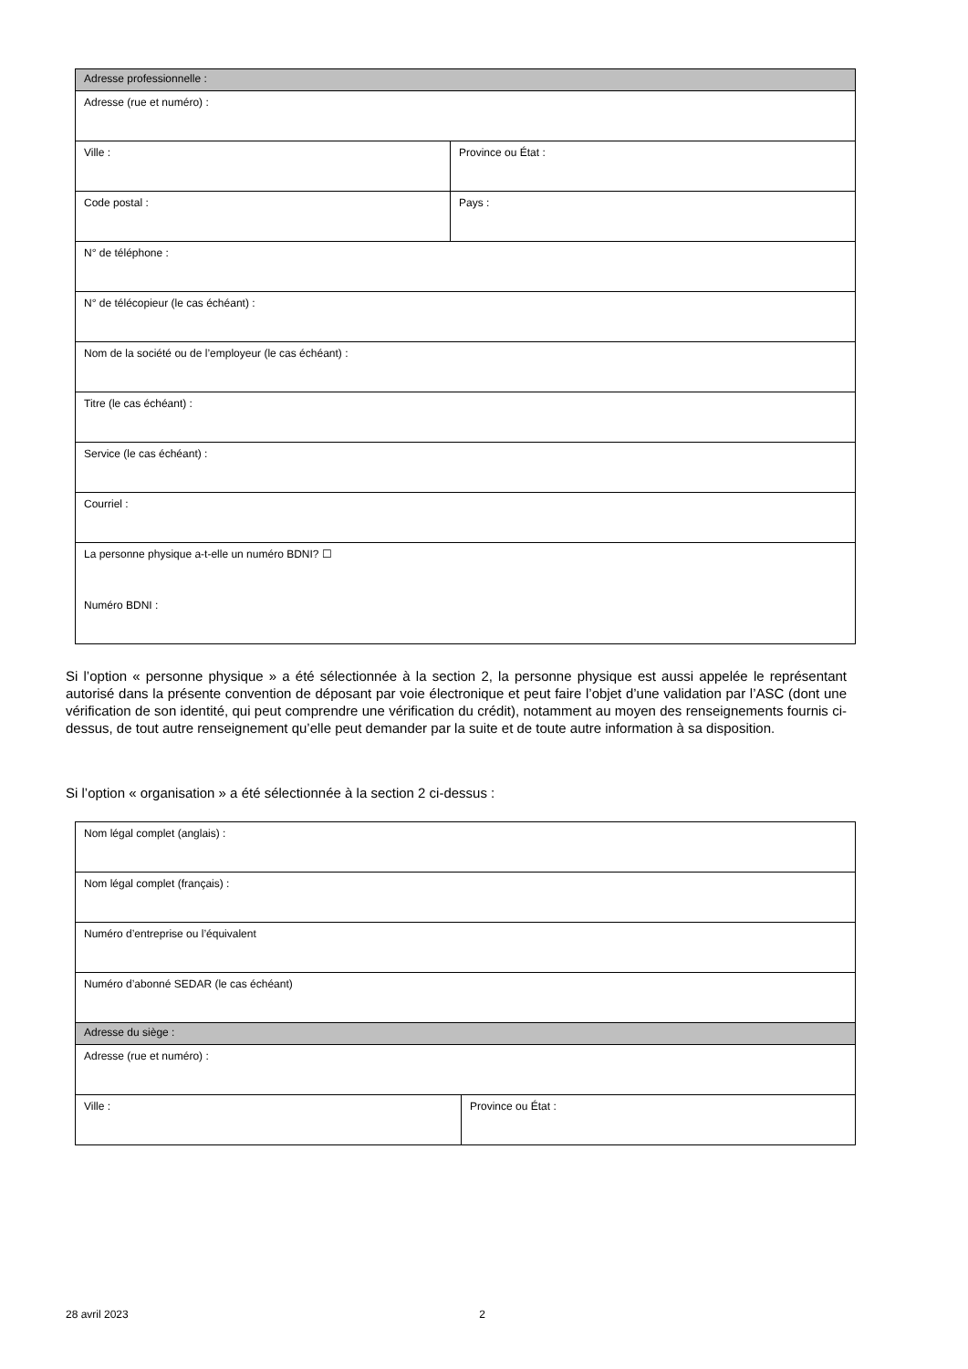| Adresse professionnelle : | |
| Adresse (rue et numéro) : | |
| Ville : | Province ou État : |
| Code postal : | Pays : |
| N° de téléphone : | |
| N° de télécopieur (le cas échéant) : | |
| Nom de la société ou de l’employeur (le cas échéant) : | |
| Titre (le cas échéant) : | |
| Service (le cas échéant) : | |
| Courriel : | |
| La personne physique a-t-elle un numéro BDNI? ☐ Numéro BDNI : | |
Si l’option « personne physique » a été sélectionnée à la section 2, la personne physique est aussi appelée le représentant autorisé dans la présente convention de déposant par voie électronique et peut faire l’objet d’une validation par l’ASC (dont une vérification de son identité, qui peut comprendre une vérification du crédit), notamment au moyen des renseignements fournis ci-dessus, de tout autre renseignement qu’elle peut demander par la suite et de toute autre information à sa disposition.
Si l’option « organisation » a été sélectionnée à la section 2 ci-dessus :
| Nom légal complet (anglais) : | |
| Nom légal complet (français) : | |
| Numéro d’entreprise ou l’équivalent | |
| Numéro d’abonné SEDAR (le cas échéant) | |
| Adresse du siège : | |
| Adresse (rue et numéro) : | |
| Ville : | Province ou État : |
28 avril 2023 2